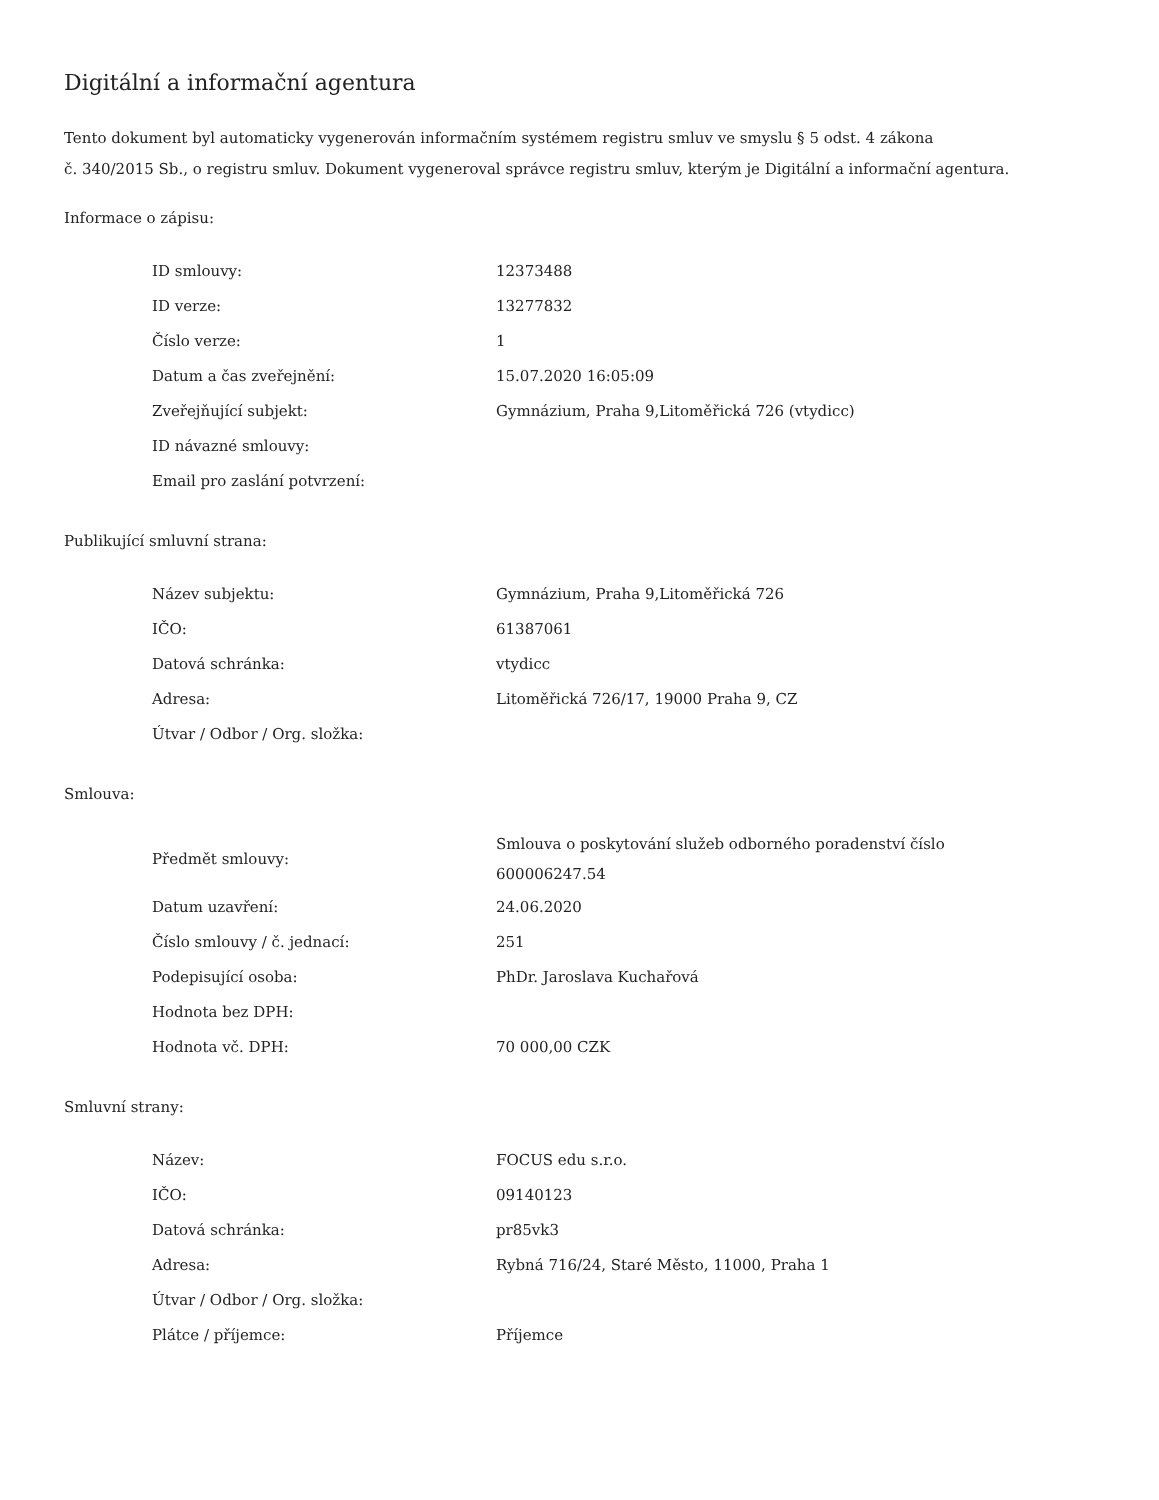Digitální a informační agentura
Tento dokument byl automaticky vygenerován informačním systémem registru smluv ve smyslu § 5 odst. 4 zákona
č. 340/2015 Sb., o registru smluv. Dokument vygeneroval správce registru smluv, kterým je Digitální a informační agentura.
Informace o zápisu:
| ID smlouvy: | 12373488 |
| ID verze: | 13277832 |
| Číslo verze: | 1 |
| Datum a čas zveřejnění: | 15.07.2020 16:05:09 |
| Zveřejňující subjekt: | Gymnázium, Praha 9,Litoměřická 726 (vtydicc) |
| ID návazné smlouvy: | |
| Email pro zaslání potvrzení: | |
Publikující smluvní strana:
| Název subjektu: | Gymnázium, Praha 9,Litoměřická 726 |
| IČO: | 61387061 |
| Datová schránka: | vtydicc |
| Adresa: | Litoměřická 726/17, 19000 Praha 9, CZ |
| Útvar / Odbor / Org. složka: | |
Smlouva:
| Předmět smlouvy: | Smlouva o poskytování služeb odborného poradenství číslo 600006247.54 |
| Datum uzavření: | 24.06.2020 |
| Číslo smlouvy / č. jednací: | 251 |
| Podepisující osoba: | PhDr. Jaroslava Kuchařová |
| Hodnota bez DPH: | |
| Hodnota vč. DPH: | 70 000,00 CZK |
Smluvní strany:
| Název: | FOCUS edu s.r.o. |
| IČO: | 09140123 |
| Datová schránka: | pr85vk3 |
| Adresa: | Rybná 716/24, Staré Město, 11000, Praha 1 |
| Útvar / Odbor / Org. složka: | |
| Plátce / příjemce: | Příjemce |